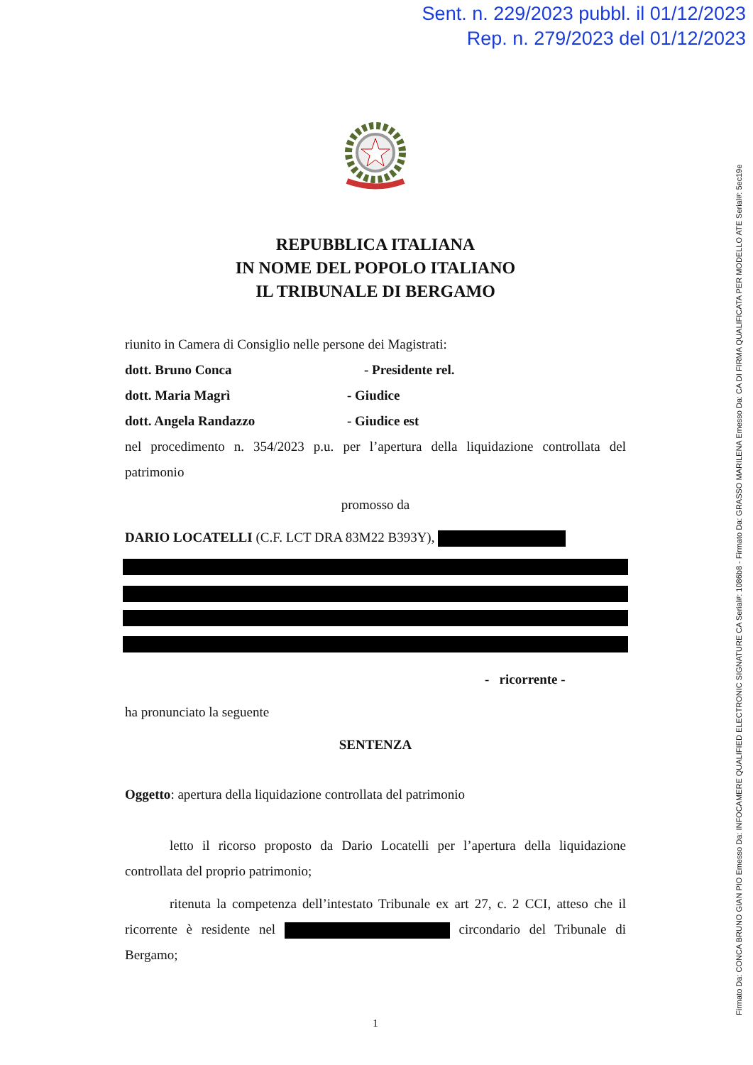Sent. n. 229/2023 pubbl. il 01/12/2023
Rep. n. 279/2023 del 01/12/2023
Firmato Da: CONCA BRUNO GIAN PIO Emesso Da: INFOCAMERE QUALIFIED ELECTRONIC SIGNATURE CA Serial#: 1086b8 - Firmato Da: GRASSO MARILENA Emesso Da: CA DI FIRMA QUALIFICATA PER MODELLO ATE Serial#: 5ec19e
REPUBBLICA ITALIANA
IN NOME DEL POPOLO ITALIANO
IL TRIBUNALE DI BERGAMO
riunito in Camera di Consiglio nelle persone dei Magistrati:
dott. Bruno Conca - Presidente rel.
dott. Maria Magrì - Giudice
dott. Angela Randazzo - Giudice est
nel procedimento n. 354/2023 p.u. per l’apertura della liquidazione controllata del patrimonio
promosso da
DARIO LOCATELLI (C.F. LCT DRA 83M22 B393Y),
- ricorrente -
ha pronunciato la seguente
SENTENZA
Oggetto: apertura della liquidazione controllata del patrimonio
letto il ricorso proposto da Dario Locatelli per l’apertura della liquidazione controllata del proprio patrimonio;
ritenuta la competenza dell’intestato Tribunale ex art 27, c. 2 CCI, atteso che il ricorrente è residente nel circondario del Tribunale di Bergamo;
1